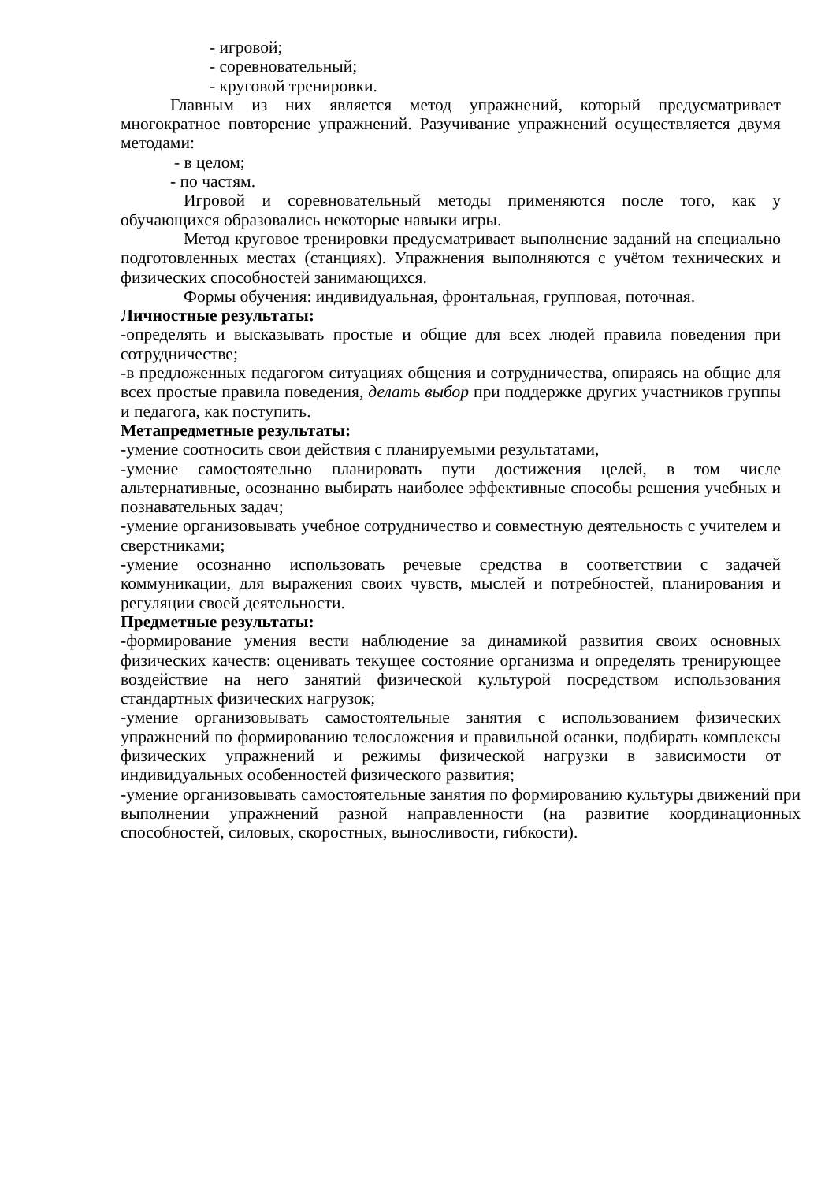- игровой;
- соревновательный;
- круговой тренировки.
Главным из них является метод упражнений, который предусматривает многократное повторение упражнений. Разучивание упражнений осуществляется двумя методами:
- в целом;
- по частям.
Игровой и соревновательный методы применяются после того, как у обучающихся образовались некоторые навыки игры.
Метод круговое тренировки предусматривает выполнение заданий на специально подготовленных местах (станциях). Упражнения выполняются с учётом технических и физических способностей занимающихся.
Формы обучения: индивидуальная, фронтальная, групповая, поточная.
Личностные результаты:
-определять и высказывать простые и общие для всех людей правила поведения при сотрудничестве;
-в предложенных педагогом ситуациях общения и сотрудничества, опираясь на общие для всех простые правила поведения, делать выбор при поддержке других участников группы и педагога, как поступить.
Метапредметные результаты:
-умение соотносить свои действия с планируемыми результатами,
-умение самостоятельно планировать пути достижения целей, в том числе альтернативные, осознанно выбирать наиболее эффективные способы решения учебных и познавательных задач;
-умение организовывать учебное сотрудничество и совместную деятельность с учителем и сверстниками;
-умение осознанно использовать речевые средства в соответствии с задачей коммуникации, для выражения своих чувств, мыслей и потребностей, планирования и регуляции своей деятельности.
Предметные результаты:
-формирование умения вести наблюдение за динамикой развития своих основных физических качеств: оценивать текущее состояние организма и определять тренирующее воздействие на него занятий физической культурой посредством использования стандартных физических нагрузок;
-умение организовывать самостоятельные занятия с использованием физических упражнений по формированию телосложения и правильной осанки, подбирать комплексы физических упражнений и режимы физической нагрузки в зависимости от индивидуальных особенностей физического развития;
-умение организовывать самостоятельные занятия по формированию культуры движений при выполнении упражнений разной направленности (на развитие координационных способностей, силовых, скоростных, выносливости, гибкости).